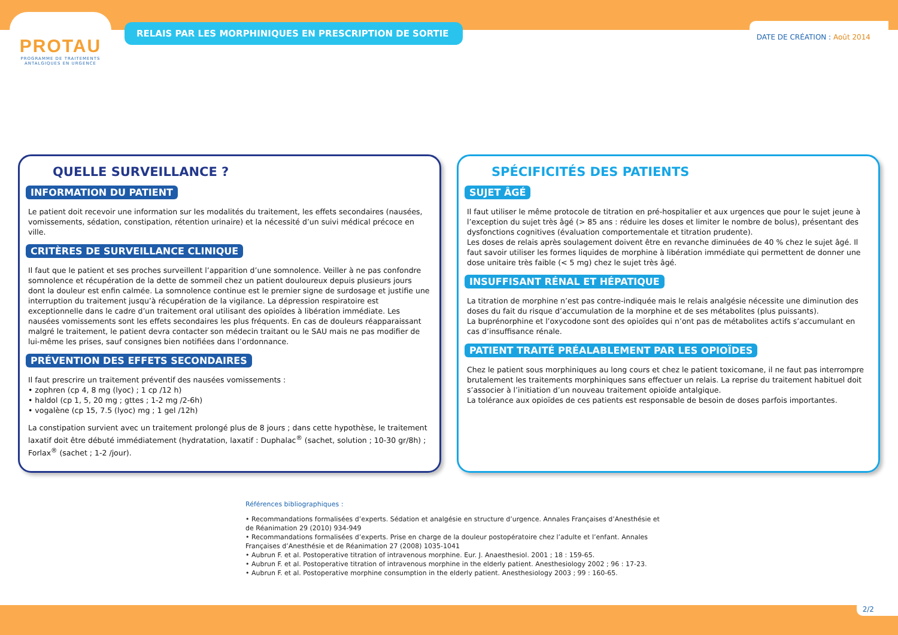PROTAU
PROGRAMME DE TRAITEMENTS
ANTALGIQUES EN URGENCE
RELAIS PAR LES MORPHINIQUES EN PRESCRIPTION DE SORTIE
DATE DE CRÉATION : Août 2014
QUELLE SURVEILLANCE ?
INFORMATION DU PATIENT
Le patient doit recevoir une information sur les modalités du traitement, les effets secondaires (nausées, vomissements, sédation, constipation, rétention urinaire) et la nécessité d’un suivi médical précoce en ville.
CRITÈRES DE SURVEILLANCE CLINIQUE
Il faut que le patient et ses proches surveillent l’apparition d’une somnolence. Veiller à ne pas confondre somnolence et récupération de la dette de sommeil chez un patient douloureux depuis plusieurs jours dont la douleur est enfin calmée. La somnolence continue est le premier signe de surdosage et justifie une interruption du traitement jusqu’à récupération de la vigilance. La dépression respiratoire est exceptionnelle dans le cadre d’un traitement oral utilisant des opioïdes à libération immédiate. Les nausées vomissements sont les effets secondaires les plus fréquents. En cas de douleurs réapparaissant malgré le traitement, le patient devra contacter son médecin traitant ou le SAU mais ne pas modifier de lui-même les prises, sauf consignes bien notifiées dans l’ordonnance.
PRÉVENTION DES EFFETS SECONDAIRES
Il faut prescrire un traitement préventif des nausées vomissements :
• zophren (cp 4, 8 mg (lyoc) ; 1 cp /12 h)
• haldol (cp 1, 5, 20 mg ; gttes ; 1-2 mg /2-6h)
• vogalène (cp 15, 7.5 (lyoc) mg ; 1 gel /12h)
La constipation survient avec un traitement prolongé plus de 8 jours ; dans cette hypothèse, le traitement laxatif doit être débuté immédiatement (hydratation, laxatif : Duphalac<sup>®</sup> (sachet, solution ; 10-30 gr/8h) ; Forlax<sup>®</sup> (sachet ; 1-2 /jour).
SPÉCIFICITÉS DES PATIENTS
SUJET ÂGÉ
Il faut utiliser le même protocole de titration en pré-hospitalier et aux urgences que pour le sujet jeune à l’exception du sujet très âgé (> 85 ans : réduire les doses et limiter le nombre de bolus), présentant des dysfonctions cognitives (évaluation comportementale et titration prudente).
Les doses de relais après soulagement doivent être en revanche diminuées de 40 % chez le sujet âgé. Il faut savoir utiliser les formes liquides de morphine à libération immédiate qui permettent de donner une dose unitaire très faible (< 5 mg) chez le sujet très âgé.
INSUFFISANT RÉNAL ET HÉPATIQUE
La titration de morphine n’est pas contre-indiquée mais le relais analgésie nécessite une diminution des doses du fait du risque d’accumulation de la morphine et de ses métabolites (plus puissants).
La buprénorphine et l’oxycodone sont des opioïdes qui n’ont pas de métabolites actifs s’accumulant en cas d’insuffisance rénale.
PATIENT TRAITÉ PRÉALABLEMENT PAR LES OPIOÏDES
Chez le patient sous morphiniques au long cours et chez le patient toxicomane, il ne faut pas interrompre brutalement les traitements morphiniques sans effectuer un relais. La reprise du traitement habituel doit s’associer à l’initiation d’un nouveau traitement opioïde antalgique.
La tolérance aux opioïdes de ces patients est responsable de besoin de doses parfois importantes.
Références bibliographiques :
• Recommandations formalisées d’experts. Sédation et analgésie en structure d’urgence. Annales Françaises d’Anesthésie et de Réanimation 29 (2010) 934-949
• Recommandations formalisées d’experts. Prise en charge de la douleur postopératoire chez l’adulte et l’enfant. Annales Françaises d’Anesthésie et de Réanimation 27 (2008) 1035-1041
• Aubrun F. et al. Postoperative titration of intravenous morphine. Eur. J. Anaesthesiol. 2001 ; 18 : 159-65.
• Aubrun F. et al. Postoperative titration of intravenous morphine in the elderly patient. Anesthesiology 2002 ; 96 : 17-23.
• Aubrun F. et al. Postoperative morphine consumption in the elderly patient. Anesthesiology 2003 ; 99 : 160-65.
2/2